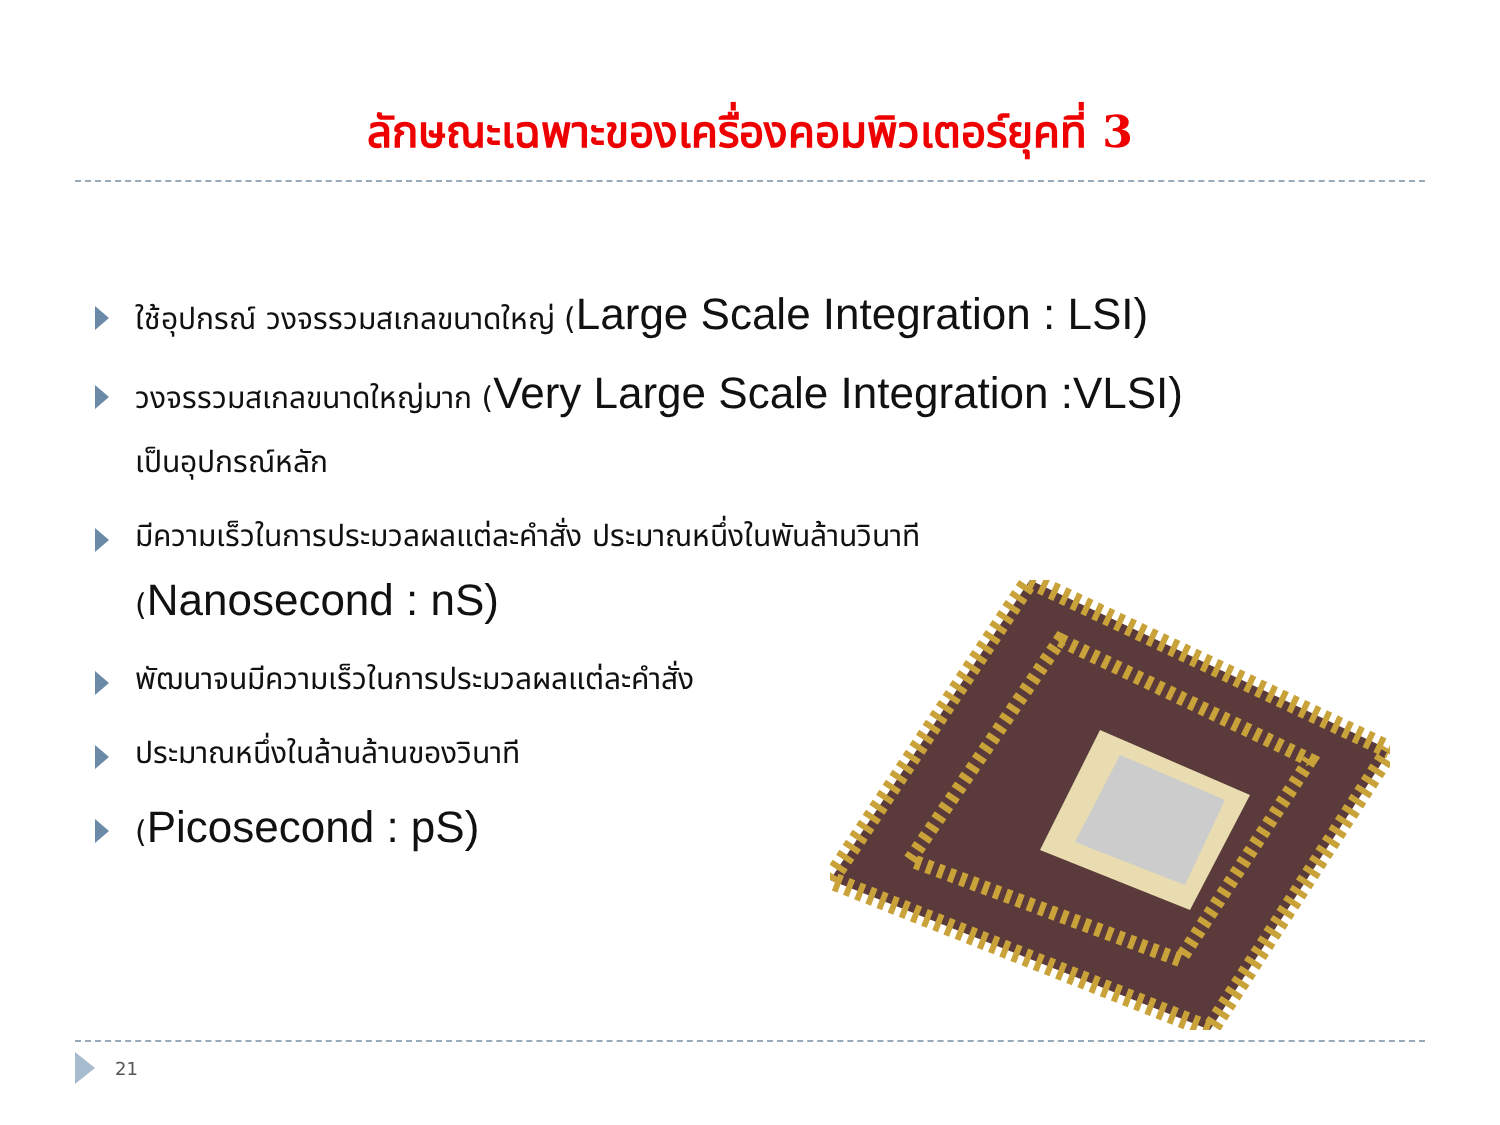ลักษณะเฉพาะของเครื่องคอมพิวเตอร์ยุคที่ 3
ใช้อุปกรณ์ วงจรรวมสเกลขนาดใหญ่ (Large Scale Integration : LSI)
วงจรรวมสเกลขนาดใหญ่มาก (Very Large Scale Integration :VLSI)
เป็นอุปกรณ์หลัก
มีความเร็วในการประมวลผลแต่ละคำสั่ง ประมาณหนึ่งในพันล้านวินาที
(Nanosecond : nS)
พัฒนาจนมีความเร็วในการประมวลผลแต่ละคำสั่ง
ประมาณหนึ่งในล้านล้านของวินาที
(Picosecond : pS)
21